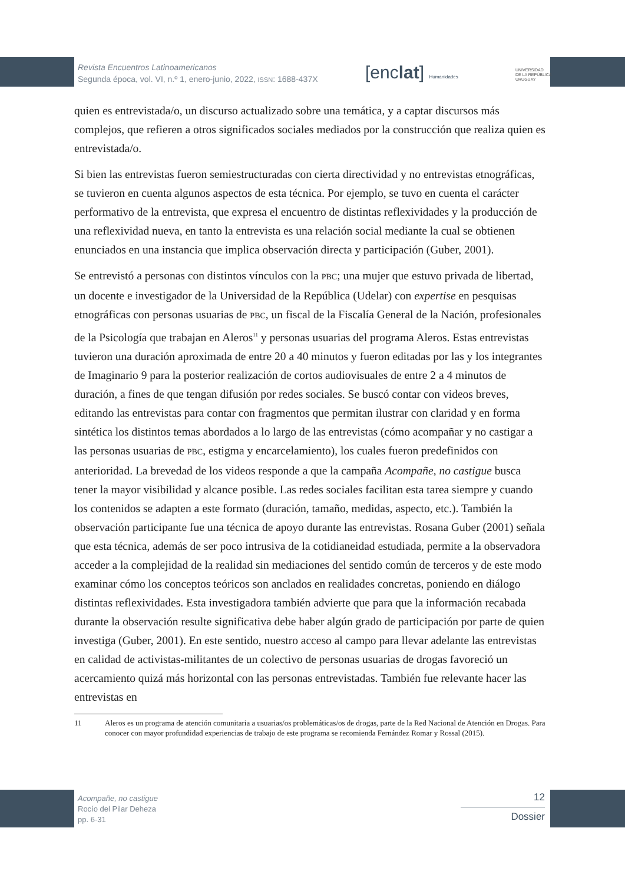Revista Encuentros Latinoamericanos
Segunda época, vol. VI, n.º 1, enero-junio, 2022, ISSN: 1688-437X
[enclat] Humanidades
UNIVERSIDAD
DE LA REPÚBLICA
URUGUAY
quien es entrevistada/o, un discurso actualizado sobre una temática, y a captar discursos más complejos, que refieren a otros significados sociales mediados por la construcción que realiza quien es entrevistada/o.
Si bien las entrevistas fueron semiestructuradas con cierta directividad y no entrevistas etnográficas, se tuvieron en cuenta algunos aspectos de esta técnica. Por ejemplo, se tuvo en cuenta el carácter performativo de la entrevista, que expresa el encuentro de distintas reflexividades y la producción de una reflexividad nueva, en tanto la entrevista es una relación social mediante la cual se obtienen enunciados en una instancia que implica observación directa y participación (Guber, 2001).
Se entrevistó a personas con distintos vínculos con la PBC; una mujer que estuvo privada de libertad, un docente e investigador de la Universidad de la República (Udelar) con expertise en pesquisas etnográficas con personas usuarias de PBC, un fiscal de la Fiscalía General de la Nación, profesionales de la Psicología que trabajan en Aleros<sup>11</sup> y personas usuarias del programa Aleros. Estas entrevistas tuvieron una duración aproximada de entre 20 a 40 minutos y fueron editadas por las y los integrantes de Imaginario 9 para la posterior realización de cortos audiovisuales de entre 2 a 4 minutos de duración, a fines de que tengan difusión por redes sociales. Se buscó contar con videos breves, editando las entrevistas para contar con fragmentos que permitan ilustrar con claridad y en forma sintética los distintos temas abordados a lo largo de las entrevistas (cómo acompañar y no castigar a las personas usuarias de PBC, estigma y encarcelamiento), los cuales fueron predefinidos con anterioridad. La brevedad de los videos responde a que la campaña Acompañe, no castigue busca tener la mayor visibilidad y alcance posible. Las redes sociales facilitan esta tarea siempre y cuando los contenidos se adapten a este formato (duración, tamaño, medidas, aspecto, etc.). También la observación participante fue una técnica de apoyo durante las entrevistas. Rosana Guber (2001) señala que esta técnica, además de ser poco intrusiva de la cotidianeidad estudiada, permite a la observadora acceder a la complejidad de la realidad sin mediaciones del sentido común de terceros y de este modo examinar cómo los conceptos teóricos son anclados en realidades concretas, poniendo en diálogo distintas reflexividades. Esta investigadora también advierte que para que la información recabada durante la observación resulte significativa debe haber algún grado de participación por parte de quien investiga (Guber, 2001). En este sentido, nuestro acceso al campo para llevar adelante las entrevistas en calidad de activistas-militantes de un colectivo de personas usuarias de drogas favoreció un acercamiento quizá más horizontal con las personas entrevistadas. También fue relevante hacer las entrevistas en
11 Aleros es un programa de atención comunitaria a usuarias/os problemáticas/os de drogas, parte de la Red Nacional de Atención en Drogas. Para conocer con mayor profundidad experiencias de trabajo de este programa se recomienda Fernández Romar y Rossal (2015).
Acompañe, no castigue
Rocío del Pilar Deheza
pp. 6-31
12
Dossier